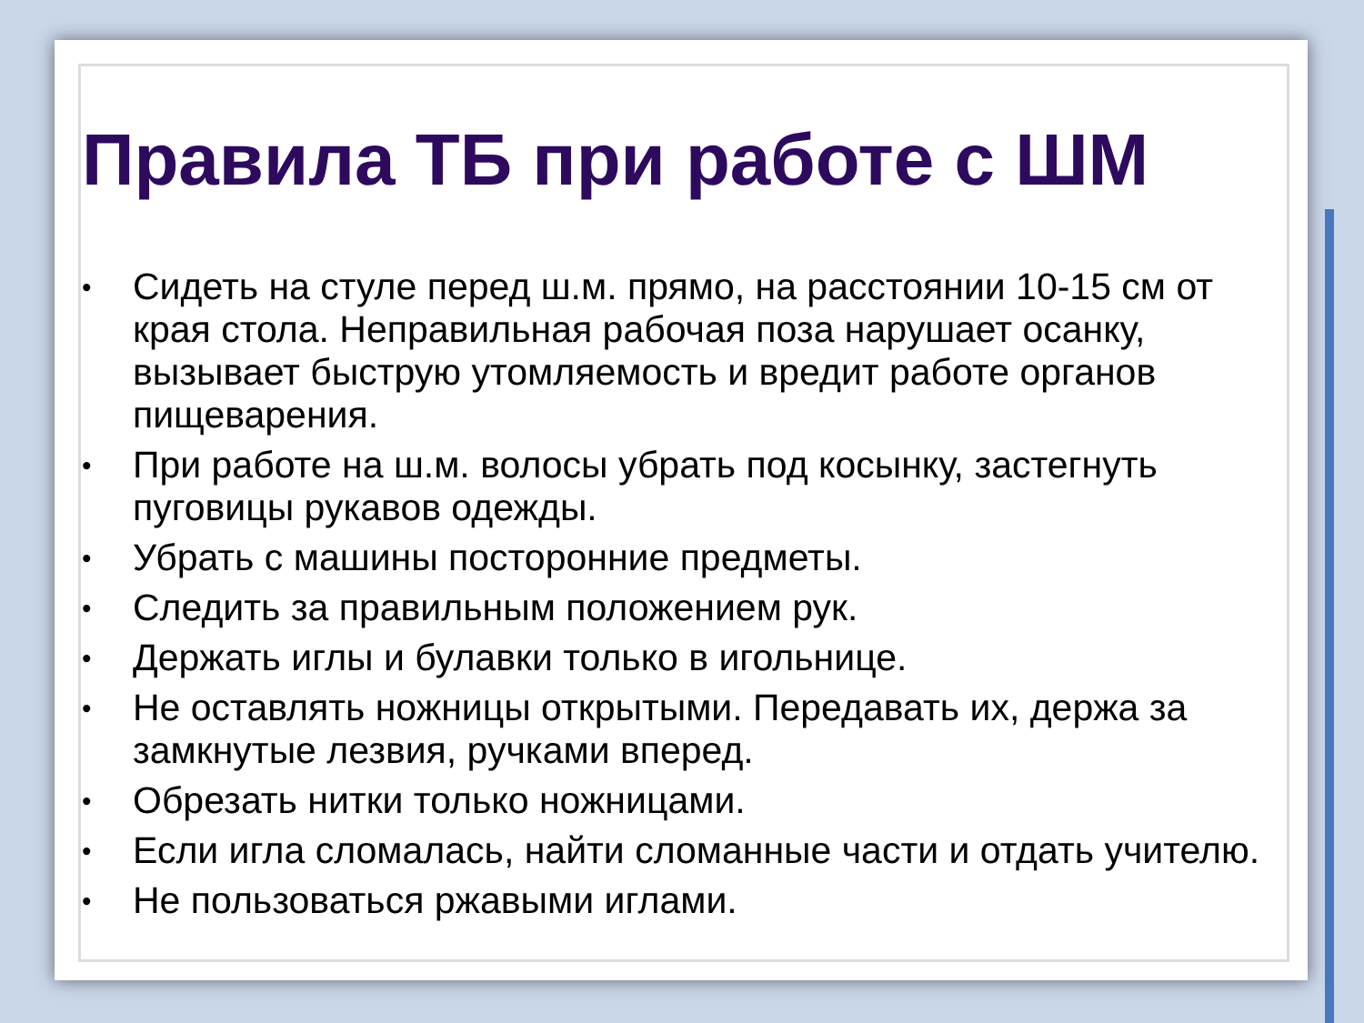Правила ТБ при работе с ШМ
• Сидеть на стуле перед ш.м. прямо, на расстоянии 10-15 см от края стола. Неправильная рабочая поза нарушает осанку, вызывает быструю утомляемость и вредит работе органов пищеварения.
• При работе на ш.м. волосы убрать под косынку, застегнуть пуговицы рукавов одежды.
• Убрать с машины посторонние предметы.
• Следить за правильным положением рук.
• Держать иглы и булавки только в игольнице.
• Не оставлять ножницы открытыми. Передавать их, держа за замкнутые лезвия, ручками вперед.
• Обрезать нитки только ножницами.
• Если игла сломалась, найти сломанные части и отдать учителю.
• Не пользоваться ржавыми иглами.